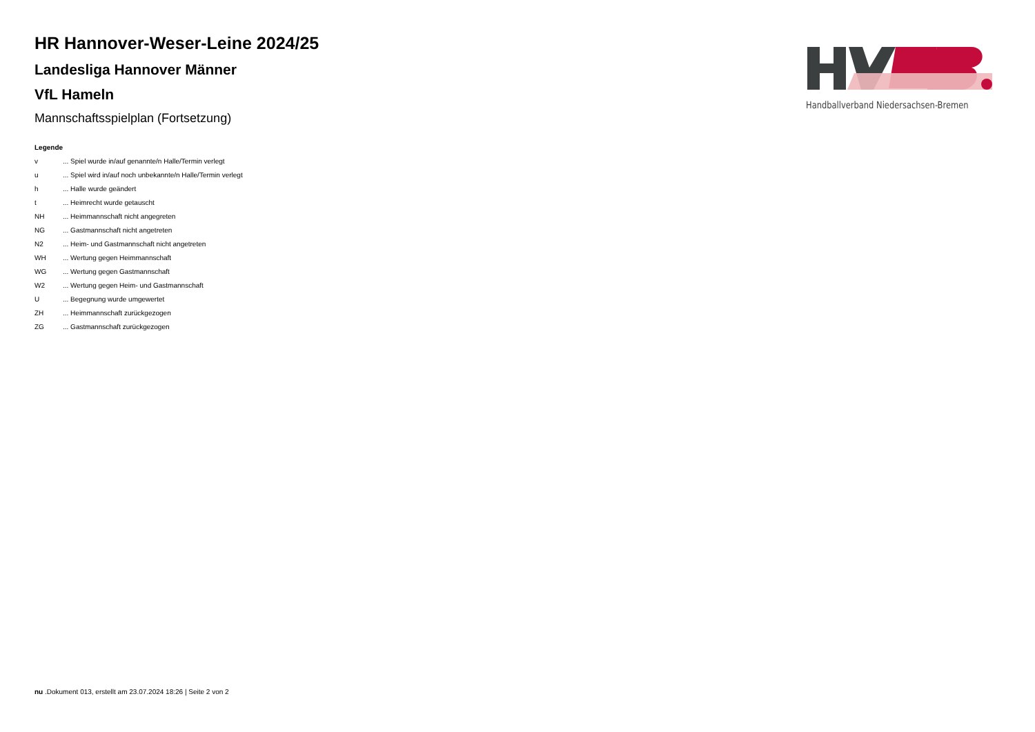HR Hannover-Weser-Leine 2024/25
Landesliga Hannover Männer
VfL Hameln
Mannschaftsspielplan (Fortsetzung)
Legende
| v | ... Spiel wurde in/auf genannte/n Halle/Termin verlegt |
| u | ... Spiel wird in/auf noch unbekannte/n Halle/Termin verlegt |
| h | ... Halle wurde geändert |
| t | ... Heimrecht wurde getauscht |
| NH | ... Heimmannschaft nicht angegreten |
| NG | ... Gastmannschaft nicht angetreten |
| N2 | ... Heim- und Gastmannschaft nicht angetreten |
| WH | ... Wertung gegen Heimmannschaft |
| WG | ... Wertung gegen Gastmannschaft |
| W2 | ... Wertung gegen Heim- und Gastmannschaft |
| U | ... Begegnung wurde umgewertet |
| ZH | ... Heimmannschaft zurückgezogen |
| ZG | ... Gastmannschaft zurückgezogen |
Handballverband Niedersachsen-Bremen
nu .Dokument 013, erstellt am 23.07.2024 18:26 | Seite 2 von 2